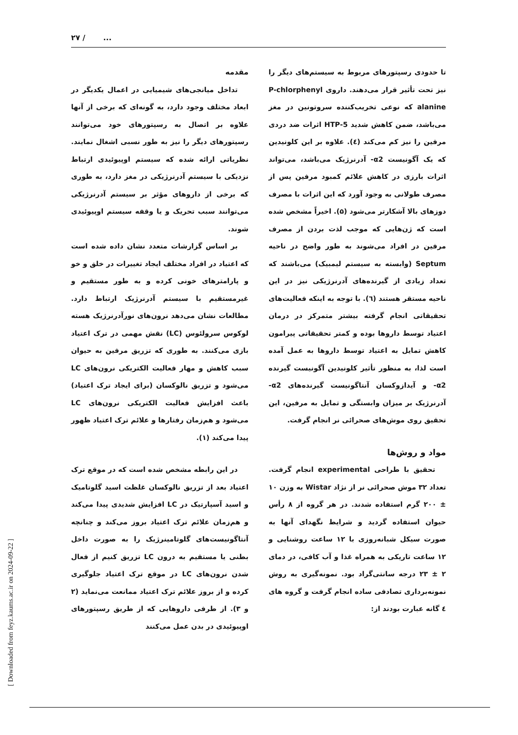۲۷ / ...
مقدمه
تداخل میانجی‌های شیمیایی در اعمال یکدیگر در ابعاد مختلف وجود دارد، به گونه‌ای که برخی از آنها علاوه بر اتصال به رسپتورهای خود می‌توانند رسپتورهای دیگر را نیز به طور نسبی اشغال نمایند. نظریاتی ارائه شده که سیستم اوپیوئیدی ارتباط نزدیکی با سیستم آدرنرژیکی در مغز دارد، به طوری که برخی از داروهای مؤثر بر سیستم آدرنرژیکی می‌توانند سبب تحریک و یا وقفه سیستم اوپیوئیدی شوند.
بر اساس گزارشات متعدد نشان داده شده است که اعتیاد در افراد مختلف ایجاد تغییرات در خلق و خو و پارامترهای خونی کرده و به طور مستقیم و غیرمستقیم با سیستم آدرنرژیک ارتباط دارد. مطالعات نشان می‌دهد نرون‌های نورآدرنرژیک هسته لوکوس سرولئوس (LC) نقش مهمی در ترک اعتیاد بازی می‌کنند. به طوری که تزریق مرفین به حیوان سبب کاهش و مهار فعالیت الکتریکی نرون‌های LC می‌شود و تزریق نالوکسان (برای ایجاد ترک اعتیاد) باعث افزایش فعالیت الکتریکی نرون‌های LC می‌شود و هم‌زمان رفتارها و علائم ترک اعتیاد ظهور پیدا می‌کند (۱).
در این رابطه مشخص شده است که در موقع ترک اعتیاد بعد از تزریق نالوکسان غلظت اسید گلوتامیک و اسید آسپارتیک در LC افزایش شدیدی پیدا می‌کند و هم‌زمان علائم ترک اعتیاد بروز می‌کند و چنانچه آنتاگونیست‌های گلوتامینرژیک را به صورت داخل بطنی یا مستقیم به درون LC تزریق کنیم از فعال شدن نرون‌های LC در موقع ترک اعتیاد جلوگیری کرده و از بروز علائم ترک اعتیاد ممانعت می‌نماید (۲ و ۳). از طرفی داروهایی که از طریق رسپتورهای اوپیوئیدی در بدن عمل می‌کنند
تا حدودی رسپتورهای مربوط به سیستم‌های دیگر را نیز تحت تأثیر قرار می‌دهند. داروی P-chlorphenyl alanine که نوعی تخریب‌کننده سروتونین در مغز می‌باشد، ضمن کاهش شدید 5-HTP اثرات ضد دردی مرفین را نیز کم می‌کند (٤). علاوه بر این کلونیدین که یک آگونیست α2- آدرنرژیک می‌باشد، می‌تواند اثرات بارزی در کاهش علائم کمبود مرفین پس از مصرف طولانی به وجود آورد که این اثرات با مصرف دوزهای بالا آشکارتر می‌شود (۵). اخیراً مشخص شده است که ژن‌هایی که موجب لذت بردن از مصرف مرفین در افراد می‌شوند به طور واضح در ناحیه Septum (وابسته به سیستم لیمبیک) می‌باشند که تعداد زیادی از گیرنده‌های آدرنرژیکی نیز در این ناحیه مستقر هستند (٦). با توجه به اینکه فعالیت‌های تحقیقاتی انجام گرفته بیشتر متمرکز در درمان اعتیاد توسط داروها بوده و کمتر تحقیقاتی پیرامون کاهش تمایل به اعتیاد توسط داروها به عمل آمده است لذا، به منظور تأثیر کلونیدین آگونیست گیرنده α2- و آیدازوکسان آنتاگونیست گیرنده‌های α2- آدرنرژیک بر میزان وابستگی و تمایل به مرفین، این تحقیق روی موش‌های صحرائی نر انجام گرفت.
مواد و روش‌ها
تحقیق با طراحی experimental انجام گرفت. تعداد ۳۲ موش صحرائی نر از نژاد Wistar به وزن ۱۰ ± ۲۰۰ گرم استفاده شدند. در هر گروه از ۸ رأس حیوان استفاده گردید و شرایط نگهدای آنها به صورت سیکل شبانه‌روزی با ۱۲ ساعت روشنایی و ۱۲ ساعت تاریکی به همراه غذا و آب کافی، در دمای ۲ ± ۲۳ درجه سانتی‌گراد بود. نمونه‌گیری به روش نمونه‌برداری تصادفی ساده انجام گرفت و گروه های ٤ گانه عبارت بودند از:
[ Downloaded from feyz.kaums.ac.ir on 2024-09-22 ]